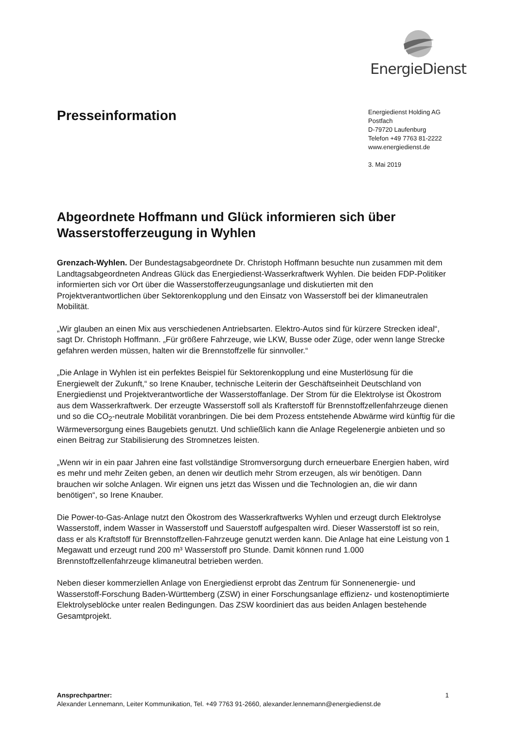EnergieDienst
Presseinformation
Energiedienst Holding AG
Postfach
D-79720 Laufenburg
Telefon +49 7763 81-2222
www.energiedienst.de
3. Mai 2019
Abgeordnete Hoffmann und Glück informieren sich über Wasserstofferzeugung in Wyhlen
Grenzach-Wyhlen. Der Bundestagsabgeordnete Dr. Christoph Hoffmann besuchte nun zusammen mit dem Landtagsabgeordneten Andreas Glück das Energiedienst-Wasserkraftwerk Wyhlen. Die beiden FDP-Politiker informierten sich vor Ort über die Wasserstofferzeugungsanlage und diskutierten mit den Projektverantwortlichen über Sektorenkopplung und den Einsatz von Wasserstoff bei der klimaneutralen Mobilität.
„Wir glauben an einen Mix aus verschiedenen Antriebsarten. Elektro-Autos sind für kürzere Strecken ideal“, sagt Dr. Christoph Hoffmann. „Für größere Fahrzeuge, wie LKW, Busse oder Züge, oder wenn lange Strecke gefahren werden müssen, halten wir die Brennstoffzelle für sinnvoller.“
„Die Anlage in Wyhlen ist ein perfektes Beispiel für Sektorenkopplung und eine Musterlösung für die Energiewelt der Zukunft,“ so Irene Knauber, technische Leiterin der Geschäftseinheit Deutschland von Energiedienst und Projektverantwortliche der Wasserstoffanlage. Der Strom für die Elektrolyse ist Ökostrom aus dem Wasserkraftwerk. Der erzeugte Wasserstoff soll als Krafterstoff für Brennstoffzellenfahrzeuge dienen und so die CO<sub>2</sub>-neutrale Mobilität voranbringen. Die bei dem Prozess entstehende Abwärme wird künftig für die Wärmeversorgung eines Baugebiets genutzt. Und schließlich kann die Anlage Regelenergie anbieten und so einen Beitrag zur Stabilisierung des Stromnetzes leisten.
„Wenn wir in ein paar Jahren eine fast vollständige Stromversorgung durch erneuerbare Energien haben, wird es mehr und mehr Zeiten geben, an denen wir deutlich mehr Strom erzeugen, als wir benötigen. Dann brauchen wir solche Anlagen. Wir eignen uns jetzt das Wissen und die Technologien an, die wir dann benötigen“, so Irene Knauber.
Die Power-to-Gas-Anlage nutzt den Ökostrom des Wasserkraftwerks Wyhlen und erzeugt durch Elektrolyse Wasserstoff, indem Wasser in Wasserstoff und Sauerstoff aufgespalten wird. Dieser Wasserstoff ist so rein, dass er als Kraftstoff für Brennstoffzellen-Fahrzeuge genutzt werden kann. Die Anlage hat eine Leistung von 1 Megawatt und erzeugt rund 200 m³ Wasserstoff pro Stunde. Damit können rund 1.000 Brennstoffzellenfahrzeuge klimaneutral betrieben werden.
Neben dieser kommerziellen Anlage von Energiedienst erprobt das Zentrum für Sonnenenergie- und Wasserstoff-Forschung Baden-Württemberg (ZSW) in einer Forschungsanlage effizienz- und kostenoptimierte Elektrolyseblöcke unter realen Bedingungen. Das ZSW koordiniert das aus beiden Anlagen bestehende Gesamtprojekt.
Ansprechpartner: 1
Alexander Lennemann, Leiter Kommunikation, Tel. +49 7763 91-2660, alexander.lennemann@energiedienst.de